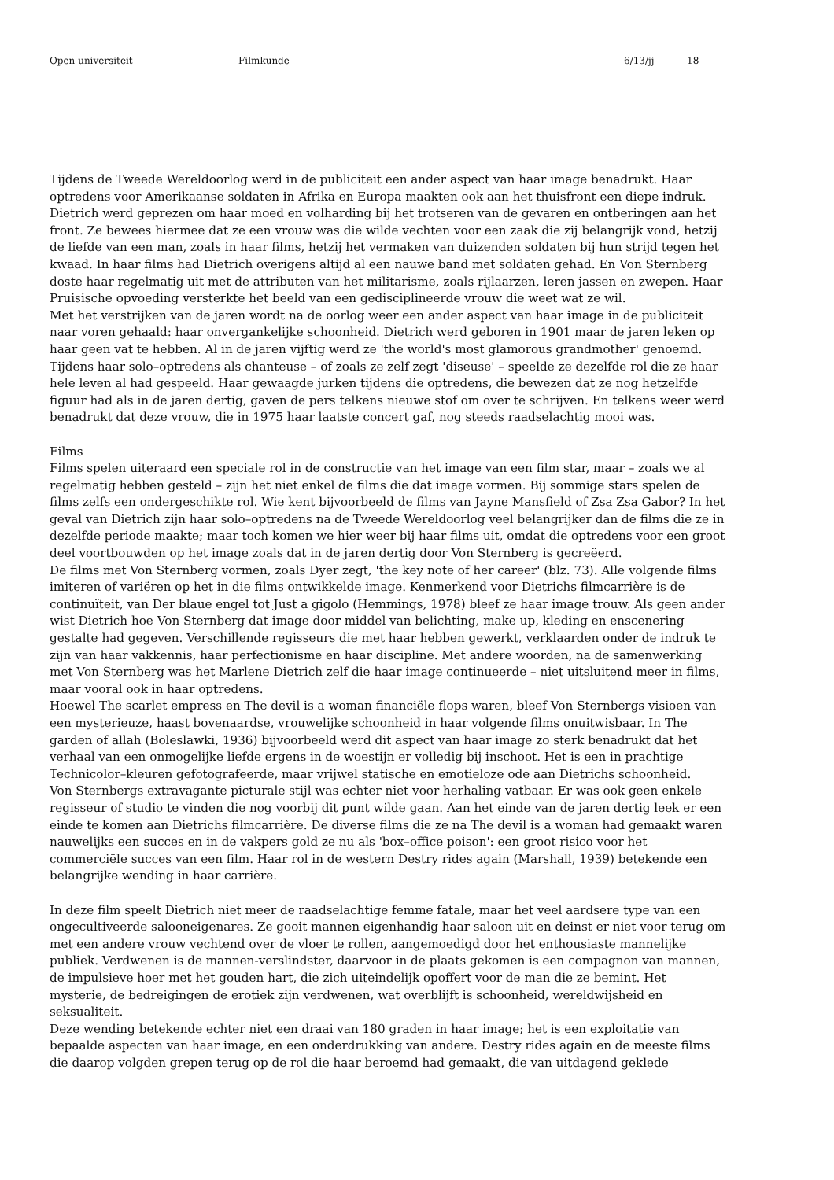Open universiteit Filmkunde 6/13/jj 18
Tijdens de Tweede Wereldoorlog werd in de publiciteit een ander aspect van haar image benadrukt. Haar optredens voor Amerikaanse soldaten in Afrika en Europa maakten ook aan het thuisfront een diepe indruk. Dietrich werd geprezen om haar moed en volharding bij het trotseren van de gevaren en ontberingen aan het front. Ze bewees hiermee dat ze een vrouw was die wilde vechten voor een zaak die zij belangrijk vond, hetzij de liefde van een man, zoals in haar films, hetzij het vermaken van duizenden soldaten bij hun strijd tegen het kwaad. In haar films had Dietrich overigens altijd al een nauwe band met soldaten gehad. En Von Sternberg doste haar regelmatig uit met de attributen van het militarisme, zoals rijlaarzen, leren jassen en zwepen. Haar Pruisische opvoeding versterkte het beeld van een gedisciplineerde vrouw die weet wat ze wil.
Met het verstrijken van de jaren wordt na de oorlog weer een ander aspect van haar image in de publiciteit naar voren gehaald: haar onvergankelijke schoonheid. Dietrich werd geboren in 1901 maar de jaren leken op haar geen vat te hebben. Al in de jaren vijftig werd ze 'the world's most glamorous grandmother' genoemd. Tijdens haar solo–optredens als chanteuse – of zoals ze zelf zegt 'diseuse' – speelde ze dezelfde rol die ze haar hele leven al had gespeeld. Haar gewaagde jurken tijdens die optredens, die bewezen dat ze nog hetzelfde figuur had als in de jaren dertig, gaven de pers telkens nieuwe stof om over te schrijven. En telkens weer werd benadrukt dat deze vrouw, die in 1975 haar laatste concert gaf, nog steeds raadselachtig mooi was.
Films
Films spelen uiteraard een speciale rol in de constructie van het image van een film star, maar – zoals we al regelmatig hebben gesteld – zijn het niet enkel de films die dat image vormen. Bij sommige stars spelen de films zelfs een ondergeschikte rol. Wie kent bijvoorbeeld de films van Jayne Mansfield of Zsa Zsa Gabor? In het geval van Dietrich zijn haar solo–optredens na de Tweede Wereldoorlog veel belangrijker dan de films die ze in dezelfde periode maakte; maar toch komen we hier weer bij haar films uit, omdat die optredens voor een groot deel voortbouwden op het image zoals dat in de jaren dertig door Von Sternberg is gecreëerd.
De films met Von Sternberg vormen, zoals Dyer zegt, 'the key note of her career' (blz. 73). Alle volgende films imiteren of variëren op het in die films ontwikkelde image. Kenmerkend voor Dietrichs filmcarrière is de continuïteit, van Der blaue engel tot Just a gigolo (Hemmings, 1978) bleef ze haar image trouw. Als geen ander wist Dietrich hoe Von Sternberg dat image door middel van belichting, make up, kleding en enscenering gestalte had gegeven. Verschillende regisseurs die met haar hebben gewerkt, verklaarden onder de indruk te zijn van haar vakkennis, haar perfectionisme en haar discipline. Met andere woorden, na de samenwerking met Von Sternberg was het Marlene Dietrich zelf die haar image continueerde – niet uitsluitend meer in films, maar vooral ook in haar optredens.
Hoewel The scarlet empress en The devil is a woman financiële flops waren, bleef Von Sternbergs visioen van een mysterieuze, haast bovenaardse, vrouwelijke schoonheid in haar volgende films onuitwisbaar. In The garden of allah (Boleslawki, 1936) bijvoorbeeld werd dit aspect van haar image zo sterk benadrukt dat het verhaal van een onmogelijke liefde ergens in de woestijn er volledig bij inschoot. Het is een in prachtige Technicolor–kleuren gefotografeerde, maar vrijwel statische en emotieloze ode aan Dietrichs schoonheid.
Von Sternbergs extravagante picturale stijl was echter niet voor herhaling vatbaar. Er was ook geen enkele regisseur of studio te vinden die nog voorbij dit punt wilde gaan. Aan het einde van de jaren dertig leek er een einde te komen aan Dietrichs filmcarrière. De diverse films die ze na The devil is a woman had gemaakt waren nauwelijks een succes en in de vakpers gold ze nu als 'box–office poison': een groot risico voor het commerciële succes van een film. Haar rol in de western Destry rides again (Marshall, 1939) betekende een belangrijke wending in haar carrière.
In deze film speelt Dietrich niet meer de raadselachtige femme fatale, maar het veel aardsere type van een ongecultiveerde salooneigenares. Ze gooit mannen eigenhandig haar saloon uit en deinst er niet voor terug om met een andere vrouw vechtend over de vloer te rollen, aangemoedigd door het enthousiaste mannelijke publiek. Verdwenen is de mannen-verslindster, daarvoor in de plaats gekomen is een compagnon van mannen, de impulsieve hoer met het gouden hart, die zich uiteindelijk opoffert voor de man die ze bemint. Het mysterie, de bedreigingen de erotiek zijn verdwenen, wat overblijft is schoonheid, wereldwijsheid en seksualiteit.
Deze wending betekende echter niet een draai van 180 graden in haar image; het is een exploitatie van bepaalde aspecten van haar image, en een onderdrukking van andere. Destry rides again en de meeste films die daarop volgden grepen terug op de rol die haar beroemd had gemaakt, die van uitdagend geklede